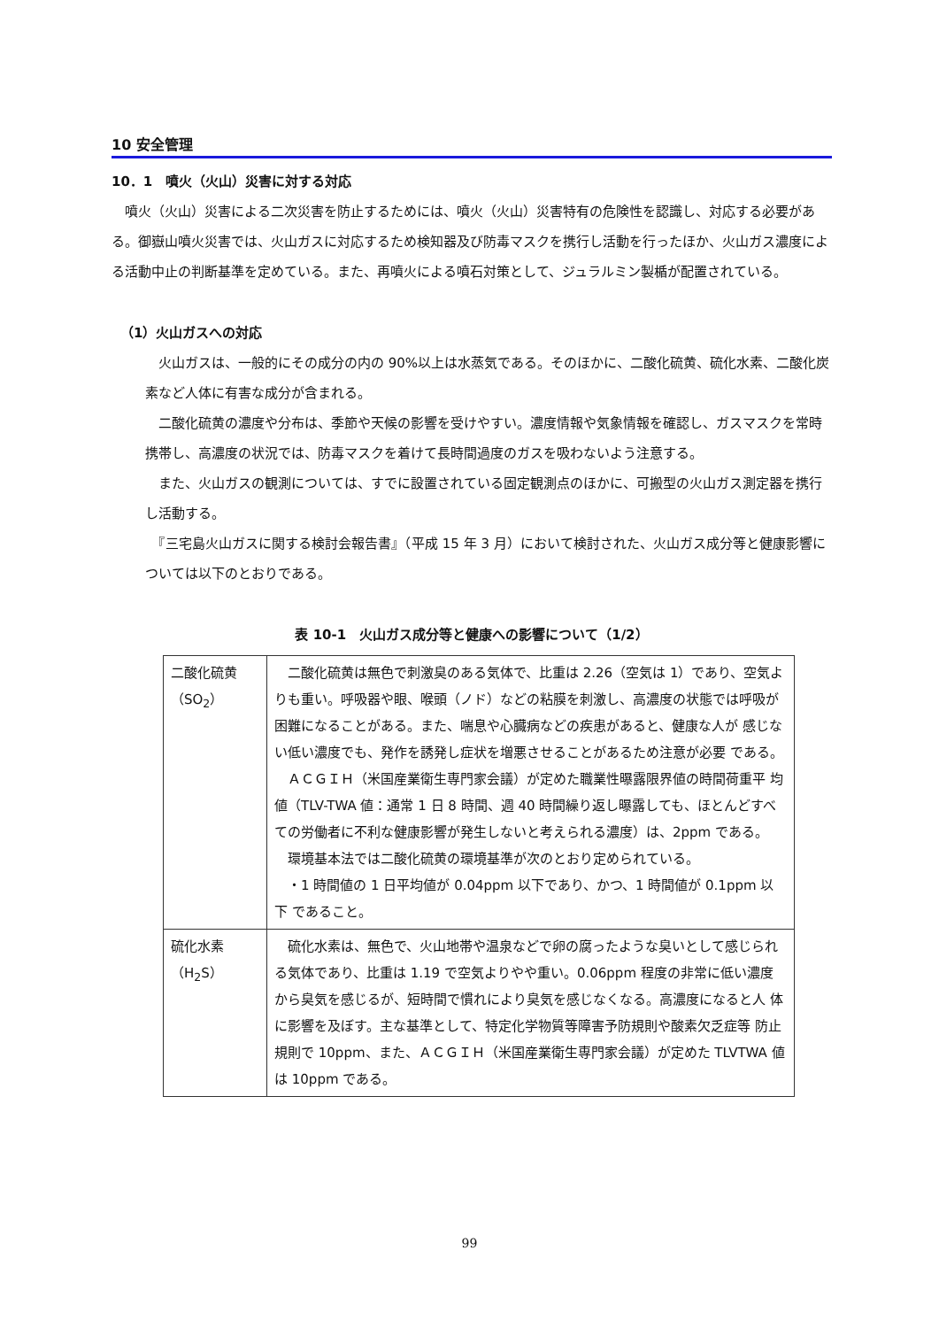10 安全管理
10．1　噴火（火山）災害に対する対応
　噴火（火山）災害による二次災害を防止するためには、噴火（火山）災害特有の危険性を認識し、対応する必要がある。御嶽山噴火災害では、火山ガスに対応するため検知器及び防毒マスクを携行し活動を行ったほか、火山ガス濃度による活動中止の判断基準を定めている。また、再噴火による噴石対策として、ジュラルミン製楯が配置されている。
（1）火山ガスへの対応
　火山ガスは、一般的にその成分の内の 90%以上は水蒸気である。そのほかに、二酸化硫黄、硫化水素、二酸化炭素など人体に有害な成分が含まれる。
　二酸化硫黄の濃度や分布は、季節や天候の影響を受けやすい。濃度情報や気象情報を確認し、ガスマスクを常時携帯し、高濃度の状況では、防毒マスクを着けて長時間過度のガスを吸わないよう注意する。
　また、火山ガスの観測については、すでに設置されている固定観測点のほかに、可搬型の火山ガス測定器を携行し活動する。
　『三宅島火山ガスに関する検討会報告書』（平成 15 年 3 月）において検討された、火山ガス成分等と健康影響については以下のとおりである。
表 10-1　火山ガス成分等と健康への影響について（1/2）
| 二酸化硫黄 （SO<sub>2</sub>） | 二酸化硫黄は無色で刺激臭のある気体で、比重は 2.26（空気は 1）であり、空気よりも重い。呼吸器や眼、喉頭（ノド）などの粘膜を刺激し、高濃度の状態では呼吸が困難になることがある。また、喘息や心臓病などの疾患があると、健康な人が 感じない低い濃度でも、発作を誘発し症状を増悪させることがあるため注意が必要 である。 ＡＣＧＩＨ（米国産業衛生専門家会議）が定めた職業性曝露限界値の時間荷重平 均値（TLV-TWA 値：通常 1 日 8 時間、週 40 時間繰り返し曝露しても、ほとんどすべての労働者に不利な健康影響が発生しないと考えられる濃度）は、2ppm である。 環境基本法では二酸化硫黄の環境基準が次のとおり定められている。 ・1 時間値の 1 日平均値が 0.04ppm 以下であり、かつ、1 時間値が 0.1ppm 以下 であること。 |
| 硫化水素 （H<sub>2</sub>S） | 硫化水素は、無色で、火山地帯や温泉などで卵の腐ったような臭いとして感じられる気体であり、比重は 1.19 で空気よりやや重い。0.06ppm 程度の非常に低い濃度 から臭気を感じるが、短時間で慣れにより臭気を感じなくなる。高濃度になると人 体に影響を及ぼす。主な基準として、特定化学物質等障害予防規則や酸素欠乏症等 防止規則で 10ppm、また、ＡＣＧＩＨ（米国産業衛生専門家会議）が定めた TLVTWA 値は 10ppm である。 |
99